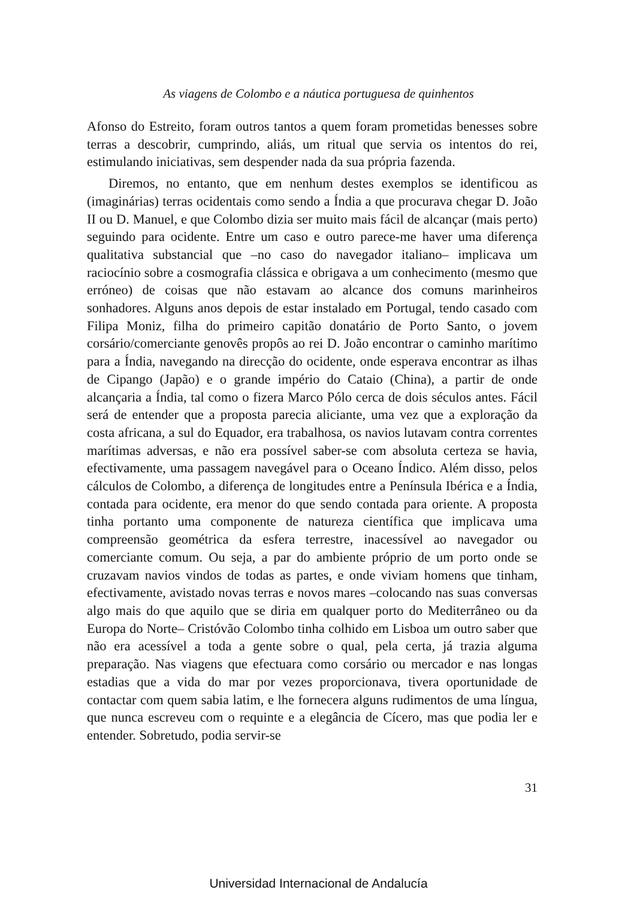As viagens de Colombo e a náutica portuguesa de quinhentos
Afonso do Estreito, foram outros tantos a quem foram prometidas benesses sobre terras a descobrir, cumprindo, aliás, um ritual que servia os intentos do rei, estimulando iniciativas, sem despender nada da sua própria fazenda.
Diremos, no entanto, que em nenhum destes exemplos se identificou as (imaginárias) terras ocidentais como sendo a Índia a que procurava chegar D. João II ou D. Manuel, e que Colombo dizia ser muito mais fácil de alcançar (mais perto) seguindo para ocidente. Entre um caso e outro parece-me haver uma diferença qualitativa substancial que –no caso do navegador italiano– implicava um raciocínio sobre a cosmografia clássica e obrigava a um conhecimento (mesmo que erróneo) de coisas que não estavam ao alcance dos comuns marinheiros sonhadores. Alguns anos depois de estar instalado em Portugal, tendo casado com Filipa Moniz, filha do primeiro capitão donatário de Porto Santo, o jovem corsário/comerciante genovês propôs ao rei D. João encontrar o caminho marítimo para a Índia, navegando na direcção do ocidente, onde esperava encontrar as ilhas de Cipango (Japão) e o grande império do Cataio (China), a partir de onde alcançaria a Índia, tal como o fizera Marco Pólo cerca de dois séculos antes. Fácil será de entender que a proposta parecia aliciante, uma vez que a exploração da costa africana, a sul do Equador, era trabalhosa, os navios lutavam contra correntes marítimas adversas, e não era possível saber-se com absoluta certeza se havia, efectivamente, uma passagem navegável para o Oceano Índico. Além disso, pelos cálculos de Colombo, a diferença de longitudes entre a Península Ibérica e a Índia, contada para ocidente, era menor do que sendo contada para oriente. A proposta tinha portanto uma componente de natureza científica que implicava uma compreensão geométrica da esfera terrestre, inacessível ao navegador ou comerciante comum. Ou seja, a par do ambiente próprio de um porto onde se cruzavam navios vindos de todas as partes, e onde viviam homens que tinham, efectivamente, avistado novas terras e novos mares –colocando nas suas conversas algo mais do que aquilo que se diria em qualquer porto do Mediterrâneo ou da Europa do Norte– Cristóvão Colombo tinha colhido em Lisboa um outro saber que não era acessível a toda a gente sobre o qual, pela certa, já trazia alguma preparação. Nas viagens que efectuara como corsário ou mercador e nas longas estadias que a vida do mar por vezes proporcionava, tivera oportunidade de contactar com quem sabia latim, e lhe fornecera alguns rudimentos de uma língua, que nunca escreveu com o requinte e a elegância de Cícero, mas que podia ler e entender. Sobretudo, podia servir-se
31
Universidad Internacional de Andalucía